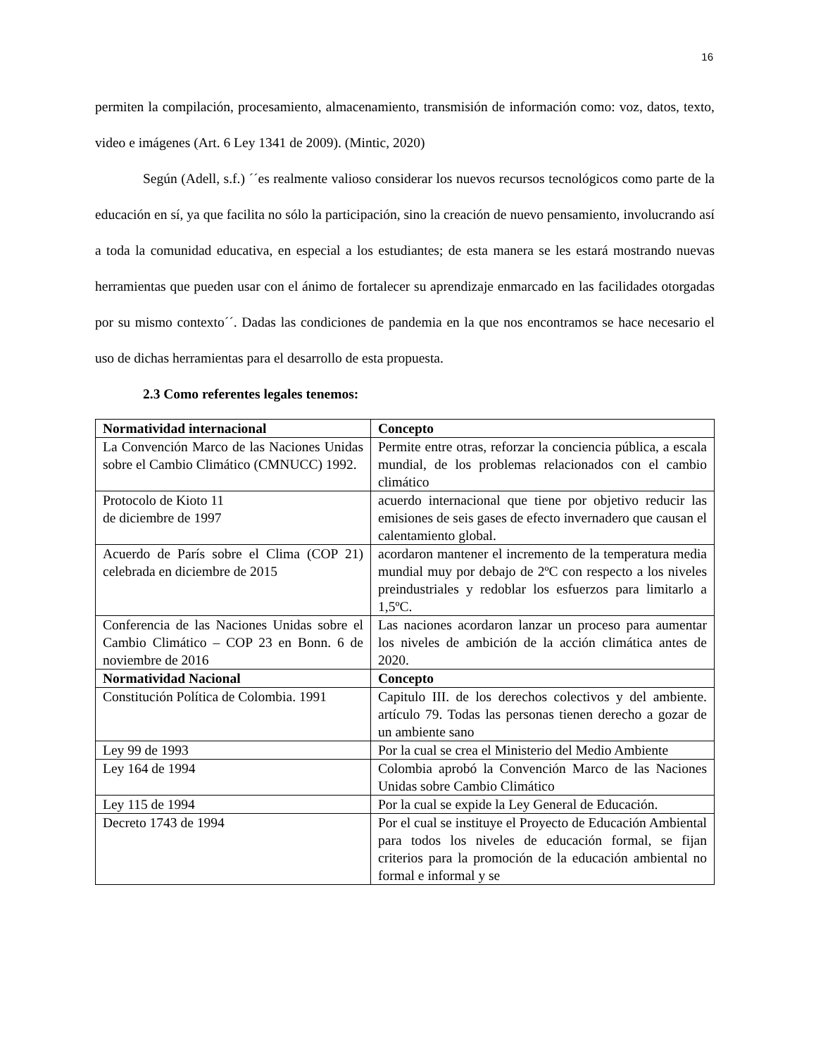16
permiten la compilación, procesamiento, almacenamiento, transmisión de información como: voz, datos, texto, video e imágenes (Art. 6 Ley 1341 de 2009). (Mintic, 2020)
Según (Adell, s.f.) ´´es realmente valioso considerar los nuevos recursos tecnológicos como parte de la educación en sí, ya que facilita no sólo la participación, sino la creación de nuevo pensamiento, involucrando así a toda la comunidad educativa, en especial a los estudiantes; de esta manera se les estará mostrando nuevas herramientas que pueden usar con el ánimo de fortalecer su aprendizaje enmarcado en las facilidades otorgadas por su mismo contexto´´. Dadas las condiciones de pandemia en la que nos encontramos se hace necesario el uso de dichas herramientas para el desarrollo de esta propuesta.
2.3 Como referentes legales tenemos:
| Normatividad internacional | Concepto |
| --- | --- |
| La Convención Marco de las Naciones Unidas sobre el Cambio Climático (CMNUCC) 1992. | Permite entre otras, reforzar la conciencia pública, a escala mundial, de los problemas relacionados con el cambio climático |
| Protocolo de Kioto 11 de diciembre de 1997 | acuerdo internacional que tiene por objetivo reducir las emisiones de seis gases de efecto invernadero que causan el calentamiento global. |
| Acuerdo de París sobre el Clima (COP 21) celebrada en diciembre de 2015 | acordaron mantener el incremento de la temperatura media mundial muy por debajo de 2ºC con respecto a los niveles preindustriales y redoblar los esfuerzos para limitarlo a 1,5ºC. |
| Conferencia de las Naciones Unidas sobre el Cambio Climático – COP 23 en Bonn. 6 de noviembre de 2016 | Las naciones acordaron lanzar un proceso para aumentar los niveles de ambición de la acción climática antes de 2020. |
| Normatividad Nacional | Concepto |
| Constitución Política de Colombia. 1991 | Capitulo III. de los derechos colectivos y del ambiente. artículo 79. Todas las personas tienen derecho a gozar de un ambiente sano |
| Ley 99 de 1993 | Por la cual se crea el Ministerio del Medio Ambiente |
| Ley 164 de 1994 | Colombia aprobó la Convención Marco de las Naciones Unidas sobre Cambio Climático |
| Ley 115 de 1994 | Por la cual se expide la Ley General de Educación. |
| Decreto 1743 de 1994 | Por el cual se instituye el Proyecto de Educación Ambiental para todos los niveles de educación formal, se fijan criterios para la promoción de la educación ambiental no formal e informal y se |